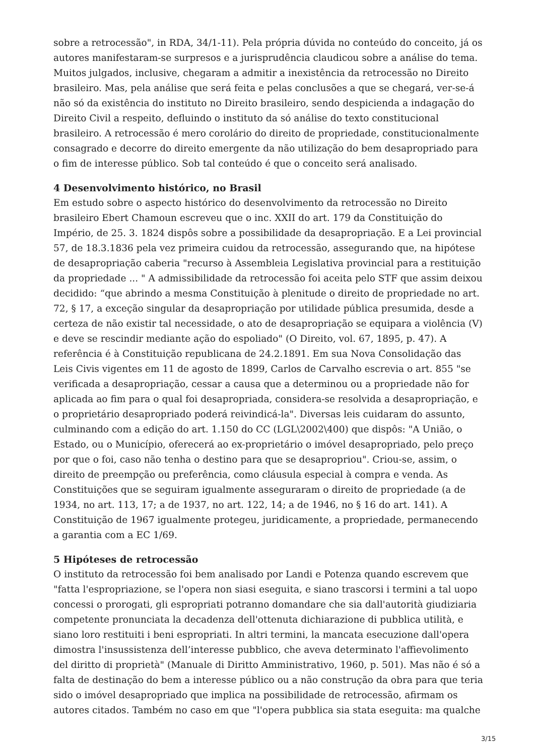sobre a retrocessão", in RDA, 34/1-11). Pela própria dúvida no conteúdo do conceito, já os autores manifestaram-se surpresos e a jurisprudência claudicou sobre a análise do tema. Muitos julgados, inclusive, chegaram a admitir a inexistência da retrocessão no Direito brasileiro. Mas, pela análise que será feita e pelas conclusões a que se chegará, ver-se-á não só da existência do instituto no Direito brasileiro, sendo despicienda a indagação do Direito Civil a respeito, defluindo o instituto da só análise do texto constitucional brasileiro. A retrocessão é mero corolário do direito de propriedade, constitucionalmente consagrado e decorre do direito emergente da não utilização do bem desapropriado para o fim de interesse público. Sob tal conteúdo é que o conceito será analisado.
4 Desenvolvimento histórico, no Brasil
Em estudo sobre o aspecto histórico do desenvolvimento da retrocessão no Direito brasileiro Ebert Chamoun escreveu que o inc. XXII do art. 179 da Constituição do Império, de 25. 3. 1824 dispôs sobre a possibilidade da desapropriação. E a Lei provincial 57, de 18.3.1836 pela vez primeira cuidou da retrocessão, assegurando que, na hipótese de desapropriação caberia "recurso à Assembleia Legislativa provincial para a restituição da propriedade ... " A admissibilidade da retrocessão foi aceita pelo STF que assim deixou decidido: “que abrindo a mesma Constituição à plenitude o direito de propriedade no art. 72, § 17, a exceção singular da desapropriação por utilidade pública presumida, desde a certeza de não existir tal necessidade, o ato de desapropriação se equipara a violência (V) e deve se rescindir mediante ação do espoliado" (O Direito, vol. 67, 1895, p. 47). A referência é à Constituição republicana de 24.2.1891. Em sua Nova Consolidação das Leis Civis vigentes em 11 de agosto de 1899, Carlos de Carvalho escrevia o art. 855 "se verificada a desapropriação, cessar a causa que a determinou ou a propriedade não for aplicada ao fim para o qual foi desapropriada, considera-se resolvida a desapropriação, e o proprietário desapropriado poderá reivindicá-la". Diversas leis cuidaram do assunto, culminando com a edição do art. 1.150 do CC (LGL\2002\400) que dispôs: "A União, o Estado, ou o Município, oferecerá ao ex-proprietário o imóvel desapropriado, pelo preço por que o foi, caso não tenha o destino para que se desapropriou". Criou-se, assim, o direito de preempção ou preferência, como cláusula especial à compra e venda. As Constituições que se seguiram igualmente asseguraram o direito de propriedade (a de 1934, no art. 113, 17; a de 1937, no art. 122, 14; a de 1946, no § 16 do art. 141). A Constituição de 1967 igualmente protegeu, juridicamente, a propriedade, permanecendo a garantia com a EC 1/69.
5 Hipóteses de retrocessão
O instituto da retrocessão foi bem analisado por Landi e Potenza quando escrevem que "fatta l'espropriazione, se l'opera non siasi eseguita, e siano trascorsi i termini a tal uopo concessi o prorogati, gli espropriati potranno domandare che sia dall'autorità giudiziaria competente pronunciata la decadenza dell'ottenuta dichiarazione di pubblica utilità, e siano loro restituiti i beni espropriati. In altri termini, la mancata esecuzione dall'opera dimostra l'insussistenza dell’interesse pubblico, che aveva determinato l'affievolimento del diritto di proprietà" (Manuale di Diritto Amministrativo, 1960, p. 501). Mas não é só a falta de destinação do bem a interesse público ou a não construção da obra para que teria sido o imóvel desapropriado que implica na possibilidade de retrocessão, afirmam os autores citados. Também no caso em que "l'opera pubblica sia stata eseguita: ma qualche
3/15